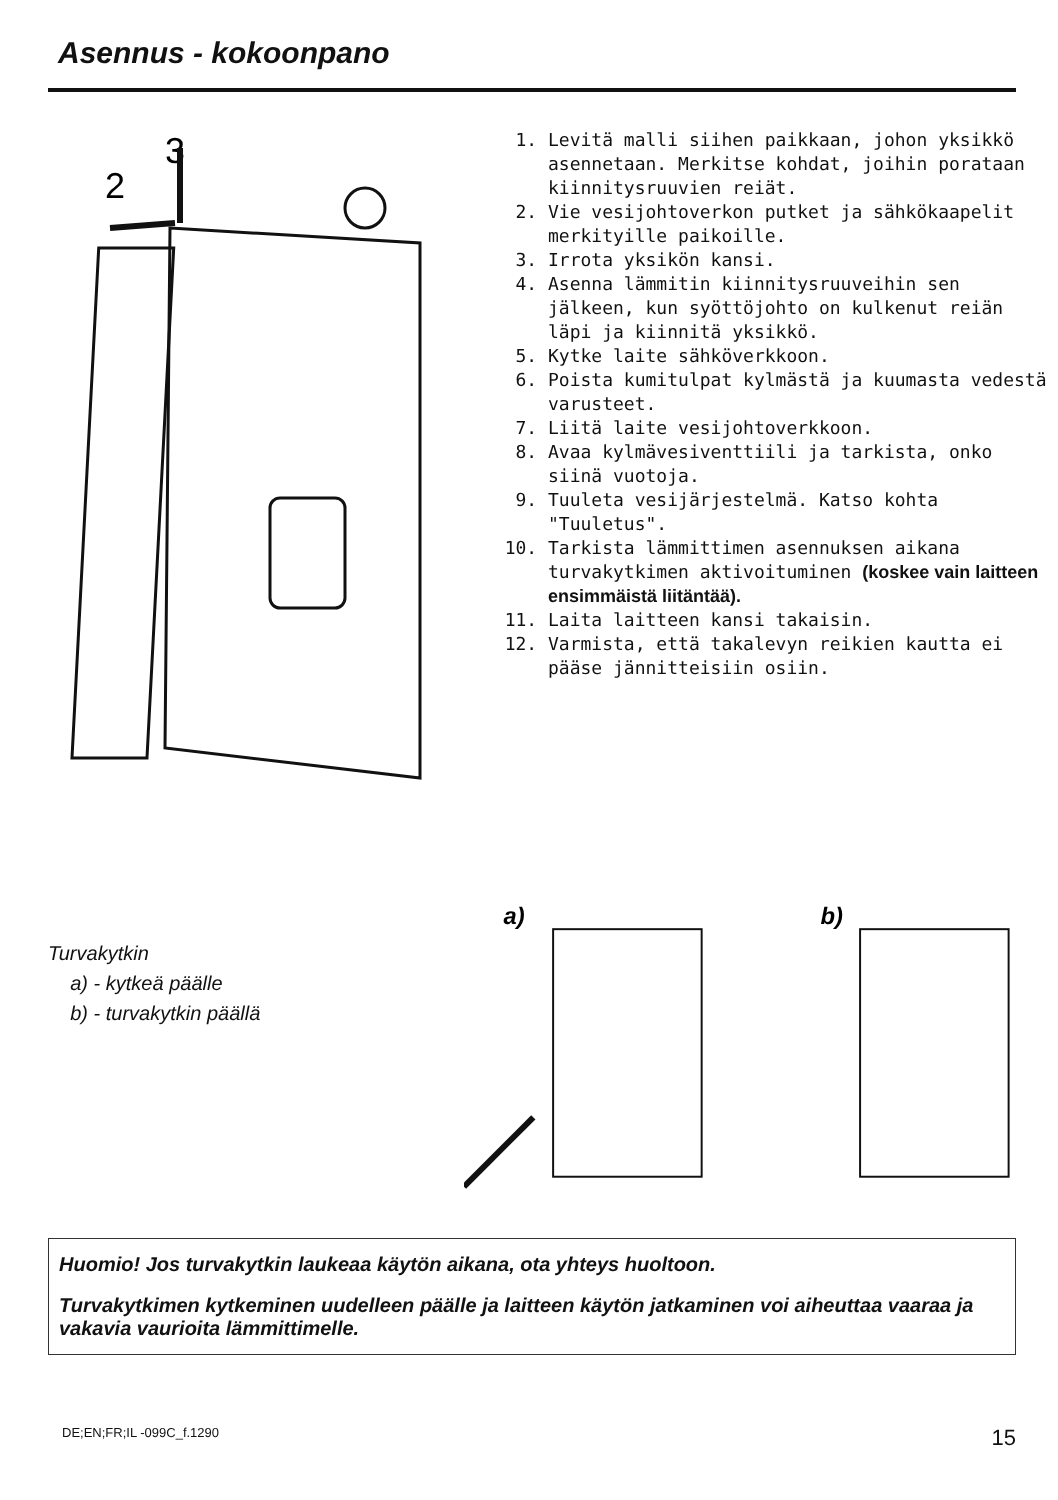Asennus - kokoonpano
3
2
1. Levitä malli siihen paikkaan, johon yksikkö asennetaan. Merkitse kohdat, joihin porataan kiinnitysruuvien reiät.
2. Vie vesijohtoverkon putket ja sähkökaapelit merkityille paikoille.
3. Irrota yksikön kansi.
4. Asenna lämmitin kiinnitysruuveihin sen jälkeen, kun syöttöjohto on kulkenut reiän läpi ja kiinnitä yksikkö.
5. Kytke laite sähköverkkoon.
6. Poista kumitulpat kylmästä ja kuumasta vedestä
varusteet.
7. Liitä laite vesijohtoverkkoon.
8. Avaa kylmävesiventtiili ja tarkista, onko siinä vuotoja.
9. Tuuleta vesijärjestelmä. Katso kohta "Tuuletus".
10. Tarkista lämmittimen asennuksen aikana turvakytkimen aktivoituminen (koskee vain laitteen ensimmäistä liitäntää).
11. Laita laitteen kansi takaisin.
12. Varmista, että takalevyn reikien kautta ei pääse jännitteisiin osiin.
Turvakytkin
a) - kytkeä päälle
b) - turvakytkin päällä
a)
b)
Huomio! Jos turvakytkin laukeaa käytön aikana, ota yhteys huoltoon.
Turvakytkimen kytkeminen uudelleen päälle ja laitteen käytön jatkaminen voi aiheuttaa vaaraa ja vakavia vaurioita lämmittimelle.
DE;EN;FR;IL -099C_f.1290 15